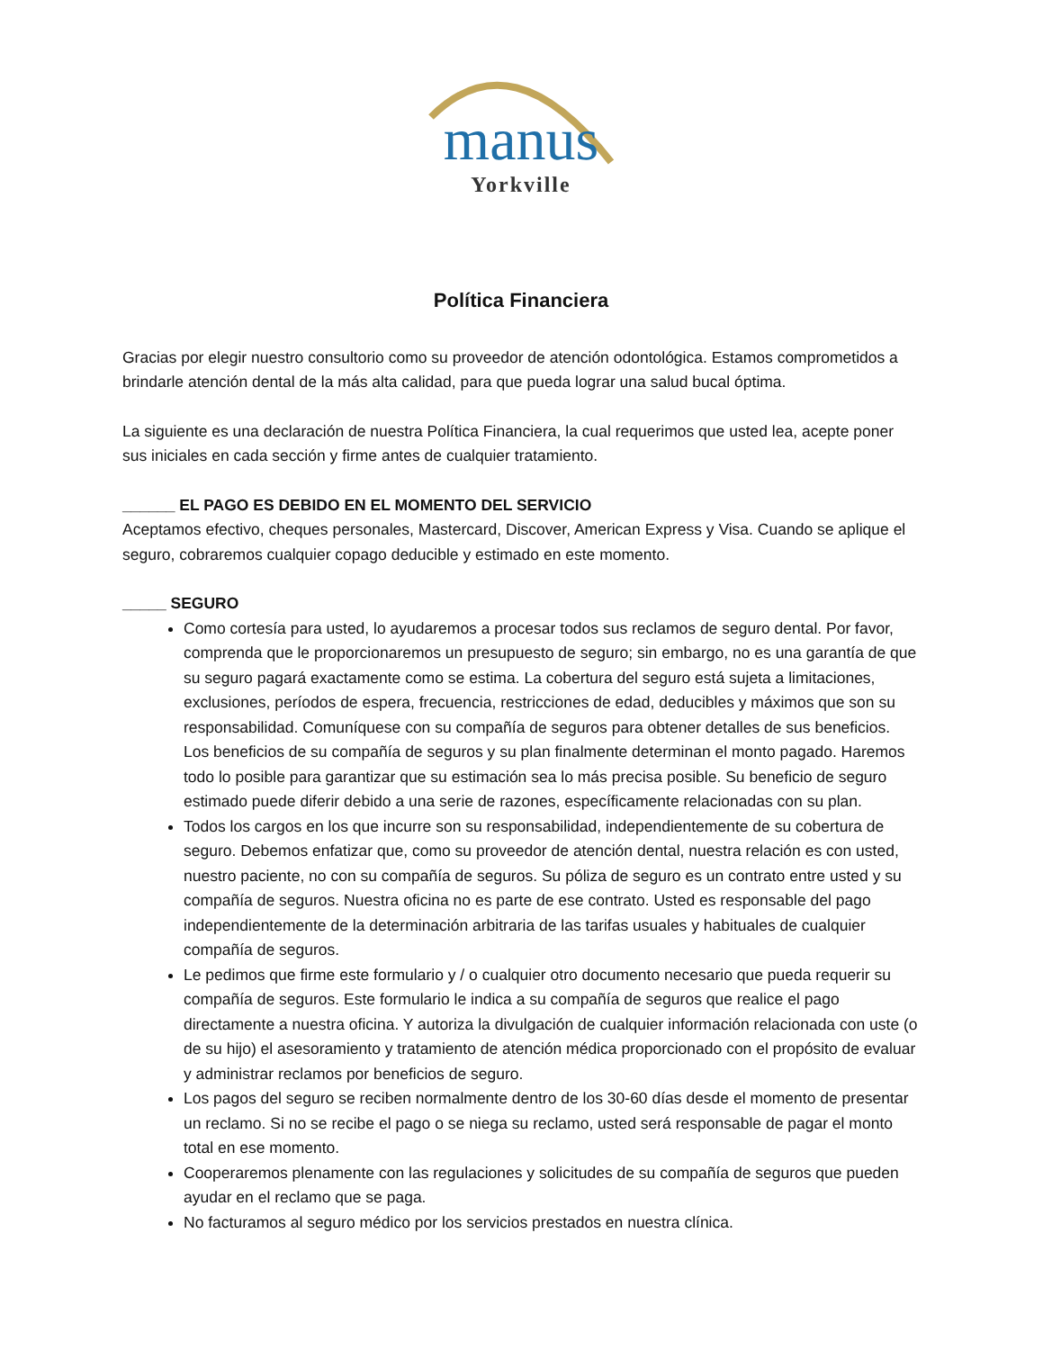manus
Yorkville
Política Financiera
Gracias por elegir nuestro consultorio como su proveedor de atención odontológica. Estamos comprometidos a brindarle atención dental de la más alta calidad, para que pueda lograr una salud bucal óptima.
La siguiente es una declaración de nuestra Política Financiera, la cual requerimos que usted lea, acepte poner sus iniciales en cada sección y firme antes de cualquier tratamiento.
______ EL PAGO ES DEBIDO EN EL MOMENTO DEL SERVICIO
Aceptamos efectivo, cheques personales, Mastercard, Discover, American Express y Visa. Cuando se aplique el seguro, cobraremos cualquier copago deducible y estimado en este momento.
_____ SEGURO
Como cortesía para usted, lo ayudaremos a procesar todos sus reclamos de seguro dental. Por favor, comprenda que le proporcionaremos un presupuesto de seguro; sin embargo, no es una garantía de que su seguro pagará exactamente como se estima. La cobertura del seguro está sujeta a limitaciones, exclusiones, períodos de espera, frecuencia, restricciones de edad, deducibles y máximos que son su responsabilidad. Comuníquese con su compañía de seguros para obtener detalles de sus beneficios. Los beneficios de su compañía de seguros y su plan finalmente determinan el monto pagado. Haremos todo lo posible para garantizar que su estimación sea lo más precisa posible. Su beneficio de seguro estimado puede diferir debido a una serie de razones, específicamente relacionadas con su plan.
Todos los cargos en los que incurre son su responsabilidad, independientemente de su cobertura de seguro. Debemos enfatizar que, como su proveedor de atención dental, nuestra relación es con usted, nuestro paciente, no con su compañía de seguros. Su póliza de seguro es un contrato entre usted y su compañía de seguros. Nuestra oficina no es parte de ese contrato. Usted es responsable del pago independientemente de la determinación arbitraria de las tarifas usuales y habituales de cualquier compañía de seguros.
Le pedimos que firme este formulario y / o cualquier otro documento necesario que pueda requerir su compañía de seguros. Este formulario le indica a su compañía de seguros que realice el pago directamente a nuestra oficina. Y autoriza la divulgación de cualquier información relacionada con uste (o de su hijo) el asesoramiento y tratamiento de atención médica proporcionado con el propósito de evaluar y administrar reclamos por beneficios de seguro.
Los pagos del seguro se reciben normalmente dentro de los 30-60 días desde el momento de presentar un reclamo. Si no se recibe el pago o se niega su reclamo, usted será responsable de pagar el monto total en ese momento.
Cooperaremos plenamente con las regulaciones y solicitudes de su compañía de seguros que pueden ayudar en el reclamo que se paga.
No facturamos al seguro médico por los servicios prestados en nuestra clínica.